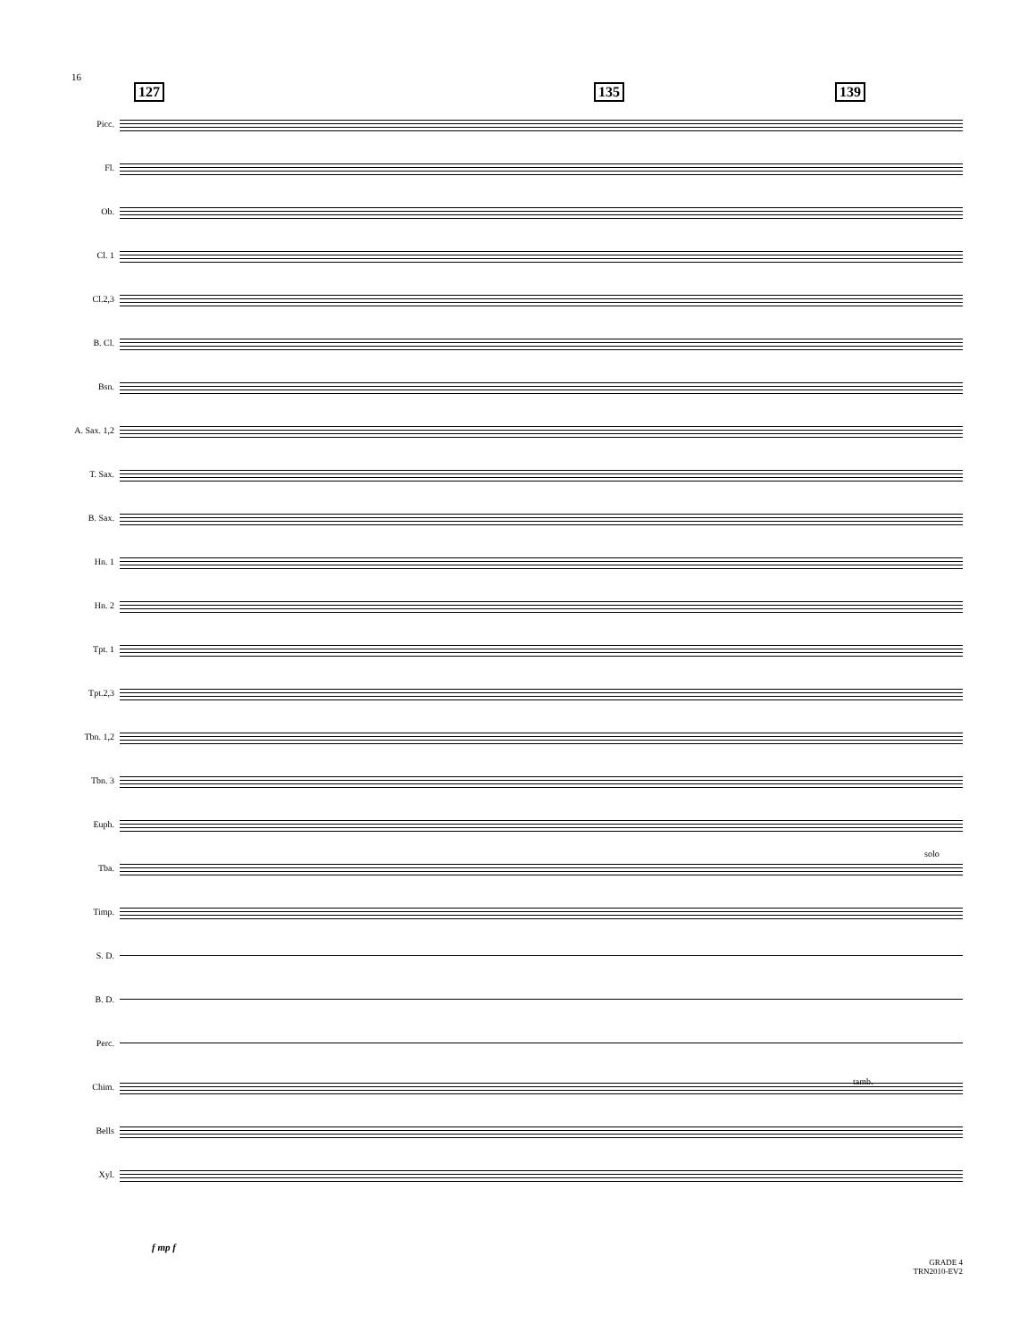16
127 135 139
Picc.
Fl.
Ob.
Cl. 1
Cl.2,3
B. Cl.
Bsn.
A. Sax. 1,2
T. Sax.
B. Sax.
Hn. 1
Hn. 2
Tpt. 1
Tpt.2,3
Tbn. 1,2
Tbn. 3
Euph.
Tba.
Timp.
S. D.
B. D.
Perc.
Chim.
Bells
Xyl.
f mp f
tamb.
solo
GRADE 4
TRN2010-EV2